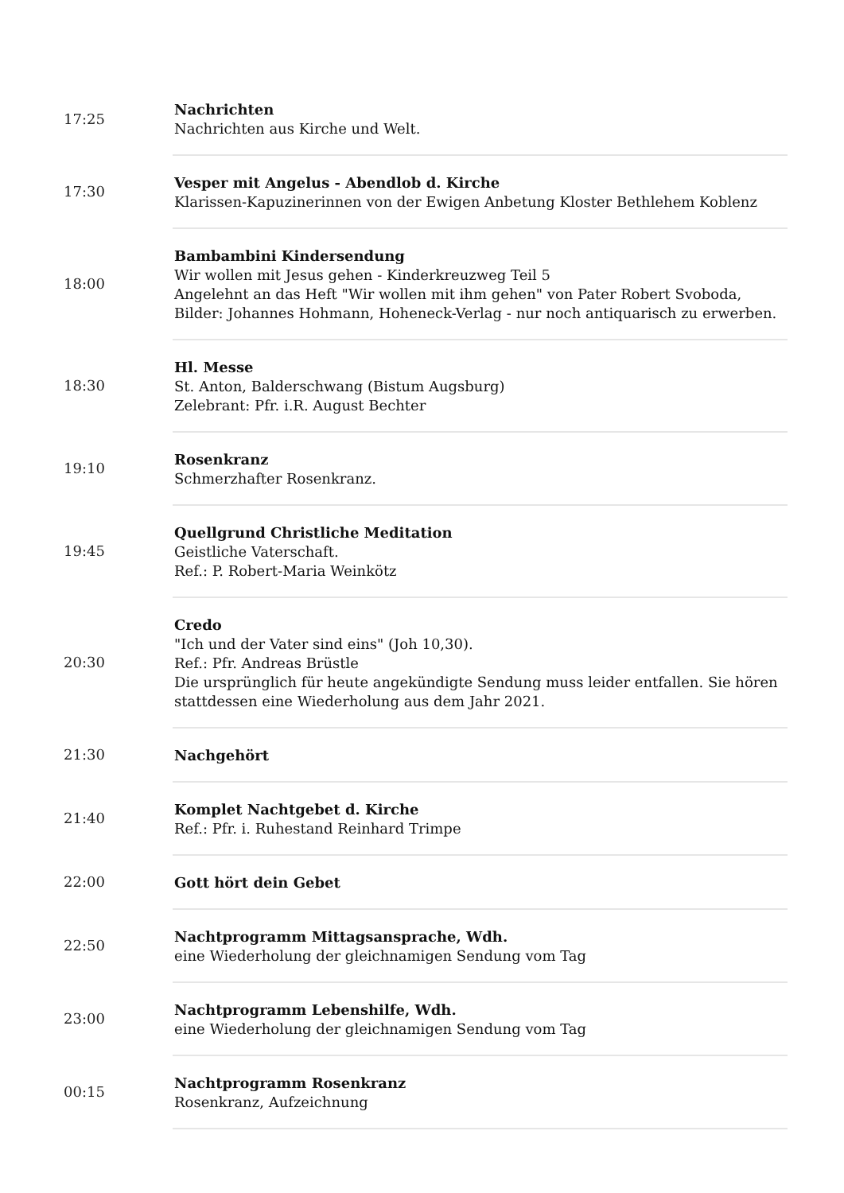| 17:25 | Nachrichten Nachrichten aus Kirche und Welt. |
| 17:30 | Vesper mit Angelus - Abendlob d. Kirche Klarissen-Kapuzinerinnen von der Ewigen Anbetung Kloster Bethlehem Koblenz |
| 18:00 | Bambambini Kindersendung Wir wollen mit Jesus gehen - Kinderkreuzweg Teil 5 Angelehnt an das Heft "Wir wollen mit ihm gehen" von Pater Robert Svoboda, Bilder: Johannes Hohmann, Hoheneck-Verlag - nur noch antiquarisch zu erwerben. |
| 18:30 | Hl. Messe St. Anton, Balderschwang (Bistum Augsburg) Zelebrant: Pfr. i.R. August Bechter |
| 19:10 | Rosenkranz Schmerzhafter Rosenkranz. |
| 19:45 | Quellgrund Christliche Meditation Geistliche Vaterschaft. Ref.: P. Robert-Maria Weinkötz |
| 20:30 | Credo "Ich und der Vater sind eins" (Joh 10,30). Ref.: Pfr. Andreas Brüstle Die ursprünglich für heute angekündigte Sendung muss leider entfallen. Sie hören stattdessen eine Wiederholung aus dem Jahr 2021. |
| 21:30 | Nachgehört |
| 21:40 | Komplet Nachtgebet d. Kirche Ref.: Pfr. i. Ruhestand Reinhard Trimpe |
| 22:00 | Gott hört dein Gebet |
| 22:50 | Nachtprogramm Mittagsansprache, Wdh. eine Wiederholung der gleichnamigen Sendung vom Tag |
| 23:00 | Nachtprogramm Lebenshilfe, Wdh. eine Wiederholung der gleichnamigen Sendung vom Tag |
| 00:15 | Nachtprogramm Rosenkranz Rosenkranz, Aufzeichnung |